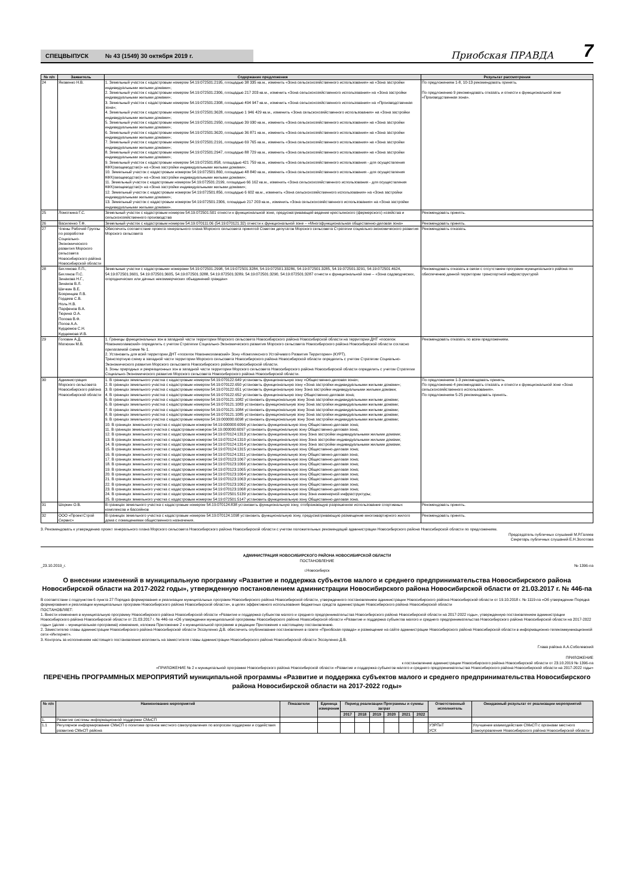СПЕЦВЫПУСК № 43 (1549) 30 октября 2019 г.
Приобская ПРАВДА
7
| № п/п | Заявитель | Содержание предложения | Результат рассмотрения |
| --- | --- | --- | --- |
| 24 | Яковенко Н.В. | 1. Земельный участок с кадастровым номером 54:19:072501:2195, площадью 38 335 кв.м., изменить «Зона сельскохозяйственного использования» на «Зона застройки индивидуальными жилыми домами»; 2. Земельный участок с кадастровым номером 54:19:072501:2306, площадью 217 203 кв.м., изменить «Зона сельскохозяйственного использования» на «Зона застройки индивидуальными жилыми домами»; 3. Земельный участок с кадастровым номером 54:19:072501:2308, площадью 494 947 кв.м., изменить «Зона сельскохозяйственного использования» на «Производственная зона»; 4. Земельный участок с кадастровым номером 54:19:072501:3628, площадью 1 946 429 кв.м., изменить «Зона сельскохозяйственного использования» на «Зона застройки индивидуальными жилыми домами»; 5. Земельный участок с кадастровым номером 54:19:072501:2950, площадью 39 930 кв.м., изменить «Зона сельскохозяйственного использования» на «Зона застройки индивидуальными жилыми домами»; 6. Земельный участок с кадастровым номером 54:19:072501:3620, площадью 36 871 кв.м., изменить «Зона сельскохозяйственного использования» на «Зона застройки индивидуальными жилыми домами»; 7. Земельный участок с кадастровым номером 54:19:072501:2191, площадью 69 765 кв.м., изменить «Зона сельскохозяйственного использования» на «Зона застройки индивидуальными жилыми домами»; 8. Земельный участок с кадастровым номером 54:19:072501:2947, площадью 88 729 кв.м., изменить «Зона сельскохозяйственного использования» на «Зона застройки индивидуальными жилыми домами»; 9. Земельный участок с кадастровым номером 54:19:072501:858, площадью 421 759 кв.м., изменить «Зона сельскохозяйственного использования - для осуществления КФХ(овощеводство)» на «Зона застройки индивидуальными жилыми домами»; 10. Земельный участок с кадастровым номером 54:19:072501:860, площадью 48 840 кв.м., изменить «Зона сельскохозяйственного использования - для осуществления КФХ(овощеводство)» на «Зона застройки индивидуальными жилыми домами»; 11. Земельный участок с кадастровым номером 54:19:072501:2199, площадью 66 162 кв.м., изменить «Зона сельскохозяйственного использования - для осуществления КФХ(овощеводство)» на «Зона застройки индивидуальными жилыми домами»; 12. Земельный участок с кадастровым номером 54:19:072501:856, площадью 6 602 кв.м., изменить «Зона сельскохозяйственного использования» на «Зона застройки индивидуальными жилыми домами»; 13. Земельный участок с кадастровым номером 54:19:072501:2306, площадью 217 203 кв.м., изменить «Зона сельскохозяйственного использования» на «Зона застройки индивидуальными жилыми домами». | По предложениям 1-8, 10-13 рекомендовать принять. По предложению 9 рекомендовать отказать и отнести к функциональной зоне «Производственная зона». |
| 25 | Ломоткина Г.С. | Земельный участок с кадастровым номером 54:19:072501:501 отнести к функциональной зоне, предусматривающей ведение крестьянского (фермерского) хозяйства и сельскохозяйственного производства | Рекомендовать принять. |
| 26 | Василенко Т.Ф. | Земельный участок с кадастровым номером 54:19:070111:06 (54:19:070121:32) отнести к функциональной зоне – «Многофункциональная общественно-деловая зона» | Рекомендовать принять. |
| 27 | Члены Рабочей Группы по разработке Социально-Экономического развития Морского сельсовета Новосибирского района Новосибирской области | Обеспечить соответствие проекта генерального плана Морского сельсовета принятой Советом депутатов Морского сельсовета Стратегии социально-экономического развития Морского сельсовета | Рекомендовать отказать. |
| 28 | Беглякова Л.П., Бегляков П.С. Зинакова Н.Г., Зинаков В.Л. Шичкин В.Е. Бояринцев Л.В. Гордеев С.В. Ноль Н.В. Парфенов В.А. Тюрина О.А. Попова В.Ф. Попов А.А. Курдюмов С.Н. Курдюмова И.В. | Земельные участки с кадастровыми номерами 54:19:072501:2998, 54:19:072501:3284, 54:19:072501:33286, 54:19:072501:3285, 54:19:072501:3291, 54:19:072501:4624, 54:19:072501:3601, 54:19:072501:3605, 54:19:072501:3288, 54:19:072501:3289, 54:19:072501:3290, 54:19:072501:3287 отнести к функциональной зоне – «Зона садоводческих, огороднических или дачных некоммерческих объединений граждан» | Рекомендовать отказать в связи с отсутствием программ муниципального района по обеспечению данной территории транспортной инфраструктурой |
| 29 | Головин А.Д. Матюхин М.В. | 1. Границы функциональных зон в западной части территории Морского сельсовета Новосибирского района Новосибирской области на территории ДНТ «поселок Новониколаевский» определить с учетом Стратегии Социально-Экономического развития Морского сельсовета Новосибирского района Новосибирской области согласно прилагаемой схеме № 1. 2. Установить для всей территории ДНТ «поселок Новониколаевский» Зону «Комплексного Устойчивого Развития Территории» (КУРТ). Транспортную схему в западной части территории Морского сельсовета Новосибирского района Новосибирской области определить с учетом Стратегии Социально-Экономического развития Морского сельсовета Новосибирского района Новосибирской области. 3. Зоны природных и рекреационных зон в западной части территории Морского сельсовета Новосибирского района Новосибирской области определить с учетом Стратегии Социально-Экономического развития Морского сельсовета Новосибирского района Новосибирской области. | Рекомендовать отказать по всем предложениям. |
| 30 | Администрация Морского сельсовета Новосибирского района Новосибирской области | 1. В границах земельного участка с кадастровым номером 54:19:070122:649 установить функциональную зону «Общественно-деловая зона»; 2. В границах земельного участка с кадастровым номером 54:19:070122:650 установить функциональную зону «Зона застройки индивидуальными жилыми домами»; 3. В границах земельного участка с кадастровым номером 54:19:070122:651 установить функциональную зону Зона застройки индивидуальными жилыми домами; 4. В границах земельного участка с кадастровым номером 54:19:070122:652 установить функциональную зону Общественно-деловая зона; 5. В границах земельного участка с кадастровым номером 54:19:070121:1082 установить функциональную зону Зона застройки индивидуальными жилыми домами; 6. В границах земельного участка с кадастровым номером 54:19:070121:1083 установить функциональную зону Зона застройки индивидуальными жилыми домами; 7. В границах земельного участка с кадастровым номером 54:19:070121:1084 установить функциональную зону Зона застройки индивидуальными жилыми домами; 8. В границах земельного участка с кадастровым номером 54:19:070121:1085 установить функциональную зону Зона застройки индивидуальными жилыми домами; 9. В границах земельного участка с кадастровым номером 54:19:000000:6098 установить функциональную зону Зона застройки индивидуальными жилыми домами; 10. В границах земельного участка с кадастровым номером 54:19:000000:6096 установить функциональную зону Общественно-деловая зона; 11. В границах земельного участка с кадастровым номером 54:19:000000:6097 установить функциональную зону Общественно-деловая зона; 12. В границах земельного участка с кадастровым номером 54:19:070124:1313 установить функциональную зону Зона застройки индивидуальными жилыми домами; 13. В границах земельного участка с кадастровым номером 54:19:070124:1310 установить функциональную зону Зона застройки индивидуальными жилыми домами; 14. В границах земельного участка с кадастровым номером 54:19:070124:1314 установить функциональную зону Зона застройки индивидуальными жилыми домами; 15. В границах земельного участка с кадастровым номером 54:19:070124:1315 установить функциональную зону Общественно-деловая зона; 16. В границах земельного участка с кадастровым номером 54:19:070124:1311 установить функциональную зону Общественно-деловая зона; 17. В границах земельного участка с кадастровым номером 54:19:070123:1067 установить функциональную зону Общественно-деловая зона; 18. В границах земельного участка с кадастровым номером 54:19:070123:1066 установить функциональную зону Общественно-деловая зона; 19. В границах земельного участка с кадастровым номером 54:19:070123:1065 установить функциональную зону Общественно-деловая зона; 20. В границах земельного участка с кадастровым номером 54:19:070123:1064 установить функциональную зону Общественно-деловая зона; 21. В границах земельного участка с кадастровым номером 54:19:070123:1063 установить функциональную зону Общественно-деловая зона; 22. В границах земельного участка с кадастровым номером 54:19:070123:1062 установить функциональную зону Общественно-деловая зона; 23. В границах земельного участка с кадастровым номером 54:19:070123:1068 установить функциональную зону Общественно-деловая зона; 24. В границах земельного участка с кадастровым номером 54:19:072501:5139 установить функциональную зону Зона инженерной инфраструктуры; 25. В границах земельного участка с кадастровым номером 54:19:072501:5147 установить функциональную зону Общественно-деловая зона. | По предложениям 1-3 рекомендовать принять. По предложению 4 рекомендовать отказать и отнести к функциональной зоне «Зона сельскохозяйственного использования». По предложениям 5-25 рекомендовать принять. |
| 31 | Шоркин О.В. | В границах земельного участка с кадастровым номером 54:19:070124:838 установить функциональную зону, отображающую разрешенное использование спортивных комплексов и бассейнов | Рекомендовать принять. |
| 32 | ООО «ПроектСтрой Сервис» | В границах земельного участка с кадастровым номером 54:19:070124:1098 установить функциональную зону, предусматривающую размещение многоквартирного жилого дома с помещениями общественного назначения. | Рекомендовать принять. |
3. Рекомендовать к утверждению проект генерального плана Морского сельсовета Новосибирского района Новосибирской области с учетом положительных рекомендаций администрации Новосибирского района Новосибирской области по предложениям.
Председатель публичных слушаний М.Р.Галеев
Секретарь публичных слушаний Е.Н.Золотова
АДМИНИСТРАЦИЯ НОВОСИБИРСКОГО РАЙОНА НОВОСИБИРСКОЙ ОБЛАСТИ
ПОСТАНОВЛЕНИЕ
_23.10.2019_г. № 1396-па
г.Новосибирск
О внесении изменений в муниципальную программу «Развитие и поддержка субъектов малого и среднего предпринимательства Новосибирского района Новосибирской области на 2017-2022 годы», утвержденную постановлением администрации Новосибирского района Новосибирской области от 21.03.2017 г. № 446-па
В соответствии с подпунктом 6 пункта 27 Порядка формирования и реализации муниципальных программ Новосибирского района Новосибирской области, утвержденного постановлением администрации Новосибирского района Новосибирской области от 19.10.2018 г. № 1119-па «Об утверждении Порядка формирования и реализации муниципальных программ Новосибирского района Новосибирской области», в целях эффективного использования бюджетных средств администрация Новосибирского района Новосибирской области
ПОСТАНОВЛЯЕТ:
1. Внести изменения в муниципальную программу Новосибирского района Новосибирской области «Развитие и поддержка субъектов малого и среднего предпринимательства Новосибирского района Новосибирской области на 2017-2022 годы», утвержденную постановлением администрации Новосибирского района Новосибирской области от 21.03.2017 г. № 446-па «Об утверждении муниципальной программы Новосибирского района Новосибирской области «Развитие и поддержка субъектов малого и среднего предпринимательства Новосибирского района Новосибирской области на 2017-2022 годы» (далее – муниципальная программа) изменения, изложив Приложение 2 к муниципальной программе в редакции Приложения к настоящему постановлению.
2. Заместителю главы администрации Новосибирского района Новосибирской области Эссауленко Д.В. обеспечить опубликование постановления в газете «Приобская правда» и размещение на сайте администрации Новосибирского района Новосибирской области в информационно-телекоммуникационной сети «Интернет».
3. Контроль за исполнением настоящего постановления возложить на заместителя главы администрации Новосибирского района Новосибирской области Эссауленко Д.В.
Глава района А.А.Соболевский
ПРИЛОЖЕНИЕ
к постановлению администрации Новосибирского района Новосибирской области от 23.10.2019 № 1396-па
«ПРИЛОЖЕНИЕ № 2 к муниципальной программе Новосибирского района Новосибирской области «Развитие и поддержка субъектов малого и среднего предпринимательства Новосибирского района Новосибирской области на 2017-2022 годы»
ПЕРЕЧЕНЬ ПРОГРАММНЫХ МЕРОПРИЯТИЙ муниципальной программы «Развитие и поддержка субъектов малого и среднего предпринимательства Новосибирского района Новосибирской области на 2017-2022 годы»
| № п/п | Наименование мероприятий | Показатели | Единица измерения | Период реализации Программы и суммы затрат | | | | | | Ответственный исполнитель | Ожидаемый результат от реализации мероприятий |
| --- | --- | --- | --- | --- | --- | --- | --- | --- | --- | --- | --- |
| | | | | 2017 | 2018 | 2019 | 2020 | 2021 | 2022 | | |
| 1. | Развитие системы информационной поддержки СМиСП | | | | | | | | | | |
| 1.1 | Регулярное информирование СМиСП о политике органов местного самоуправления по вопросам поддержки и содействия развитию СМиСП района | | | | | | | | | УЭРПиТ УСХ | Улучшение взаимодействия СМиСП с органами местного самоуправления Новосибирского района Новосибирской области |